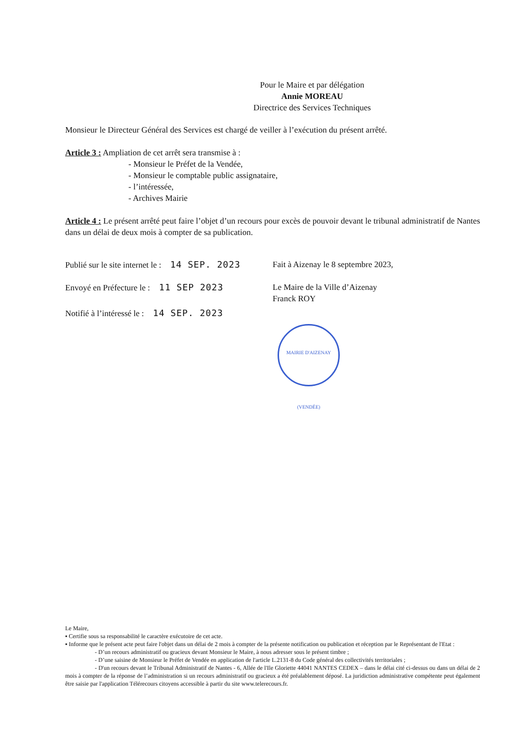Pour le Maire et par délégation
Annie MOREAU
Directrice des Services Techniques
Monsieur le Directeur Général des Services est chargé de veiller à l’exécution du présent arrêté.
Article 3 : Ampliation de cet arrêt sera transmise à :
- Monsieur le Préfet de la Vendée,
- Monsieur le comptable public assignataire,
- l’intéressée,
- Archives Mairie
Article 4 : Le présent arrêté peut faire l’objet d’un recours pour excès de pouvoir devant le tribunal administratif de Nantes dans un délai de deux mois à compter de sa publication.
Publié sur le site internet le : 14 SEP. 2023
Fait à Aizenay le 8 septembre 2023,
Envoyé en Préfecture le : 11 SEP 2023 Le Maire de la Ville d’Aizenay
Franck ROY
Notifié à l’intéressé le : 14 SEP. 2023
MAIRIE D'AIZENAY (VENDÉE)
Le Maire,
▪ Certifie sous sa responsabilité le caractère exécutoire de cet acte.
▪ Informe que le présent acte peut faire l'objet dans un délai de 2 mois à compter de la présente notification ou publication et réception par le Représentant de l'Etat :
- D’un recours administratif ou gracieux devant Monsieur le Maire, à nous adresser sous le présent timbre ;
- D’une saisine de Monsieur le Préfet de Vendée en application de l'article L.2131-8 du Code général des collectivités territoriales ;
- D'un recours devant le Tribunal Administratif de Nantes - 6, Allée de l'Ile Gloriette 44041 NANTES CEDEX – dans le délai cité ci-dessus ou dans un délai de 2 mois à compter de la réponse de l’administration si un recours administratif ou gracieux a été préalablement déposé. La juridiction administrative compétente peut également être saisie par l'application Télérecours citoyens accessible à partir du site www.telerecours.fr.